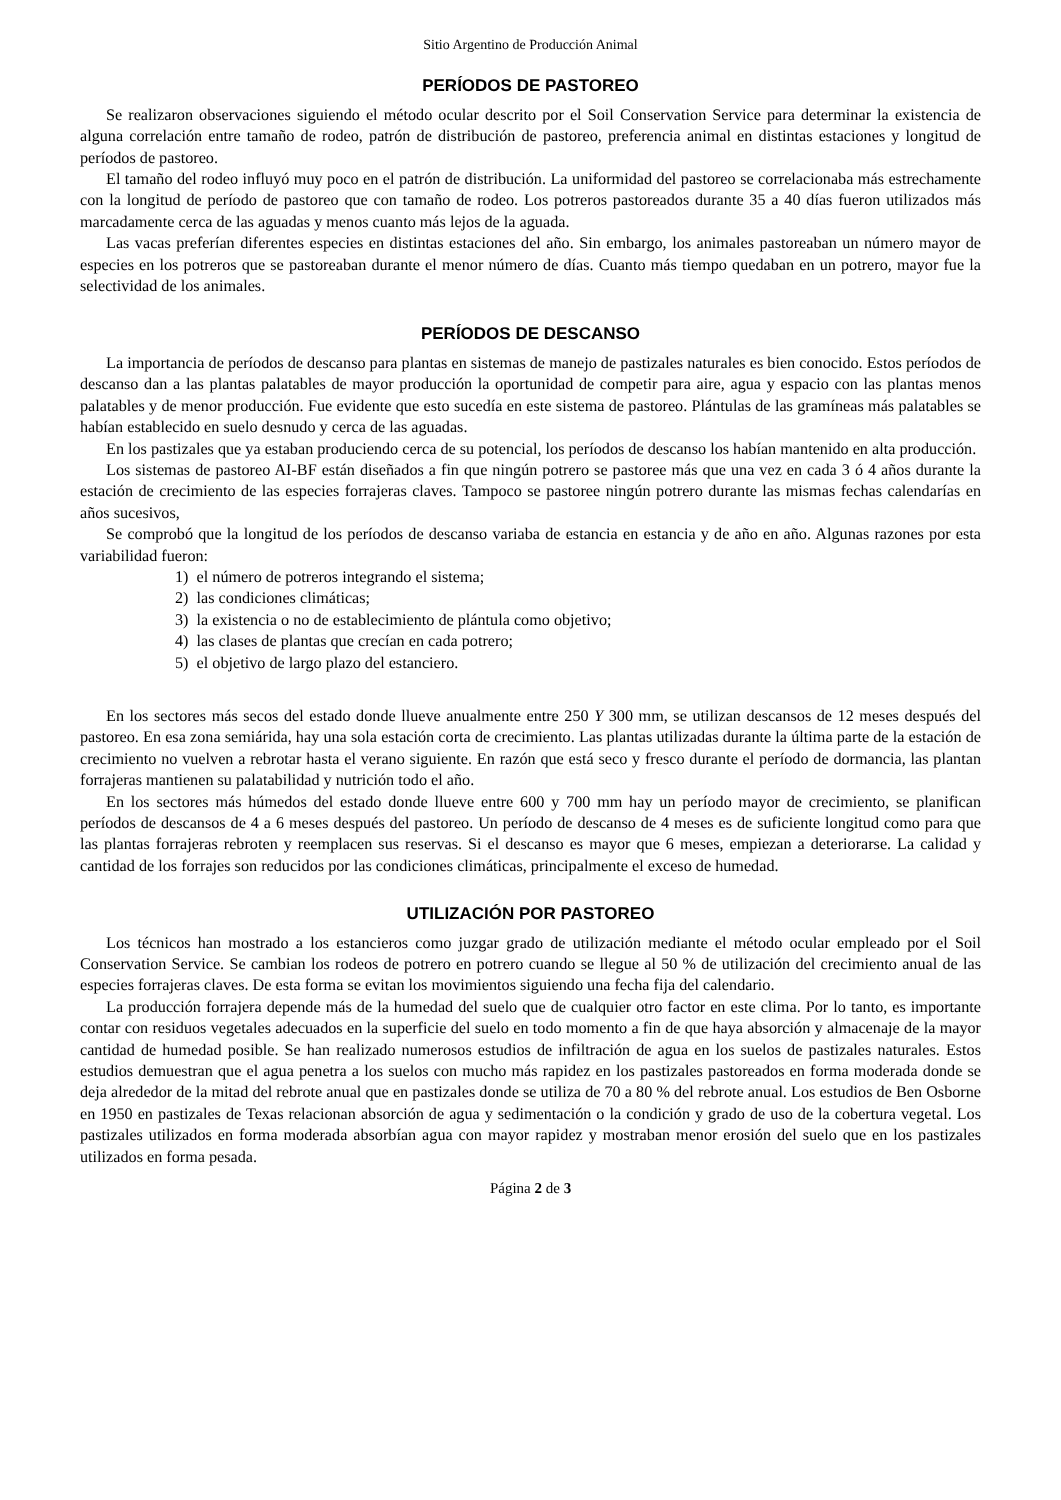Sitio Argentino de Producción Animal
PERÍODOS DE PASTOREO
Se realizaron observaciones siguiendo el método ocular descrito por el Soil Conservation Service para determinar la existencia de alguna correlación entre tamaño de rodeo, patrón de distribución de pastoreo, preferencia animal en distintas estaciones y longitud de períodos de pastoreo.
El tamaño del rodeo influyó muy poco en el patrón de distribución. La uniformidad del pastoreo se correlacionaba más estrechamente con la longitud de período de pastoreo que con tamaño de rodeo. Los potreros pastoreados durante 35 a 40 días fueron utilizados más marcadamente cerca de las aguadas y menos cuanto más lejos de la aguada.
Las vacas preferían diferentes especies en distintas estaciones del año. Sin embargo, los animales pastoreaban un número mayor de especies en los potreros que se pastoreaban durante el menor número de días. Cuanto más tiempo quedaban en un potrero, mayor fue la selectividad de los animales.
PERÍODOS DE DESCANSO
La importancia de períodos de descanso para plantas en sistemas de manejo de pastizales naturales es bien conocido. Estos períodos de descanso dan a las plantas palatables de mayor producción la oportunidad de competir para aire, agua y espacio con las plantas menos palatables y de menor producción. Fue evidente que esto sucedía en este sistema de pastoreo. Plántulas de las gramíneas más palatables se habían establecido en suelo desnudo y cerca de las aguadas.
En los pastizales que ya estaban produciendo cerca de su potencial, los períodos de descanso los habían mantenido en alta producción.
Los sistemas de pastoreo AI-BF están diseñados a fin que ningún potrero se pastoree más que una vez en cada 3 ó 4 años durante la estación de crecimiento de las especies forrajeras claves. Tampoco se pastoree ningún potrero durante las mismas fechas calendarías en años sucesivos,
Se comprobó que la longitud de los períodos de descanso variaba de estancia en estancia y de año en año. Algunas razones por esta variabilidad fueron:
1) el número de potreros integrando el sistema;
2) las condiciones climáticas;
3) la existencia o no de establecimiento de plántula como objetivo;
4) las clases de plantas que crecían en cada potrero;
5) el objetivo de largo plazo del estanciero.
En los sectores más secos del estado donde llueve anualmente entre 250 Y 300 mm, se utilizan descansos de 12 meses después del pastoreo. En esa zona semiárida, hay una sola estación corta de crecimiento. Las plantas utilizadas durante la última parte de la estación de crecimiento no vuelven a rebrotar hasta el verano siguiente. En razón que está seco y fresco durante el período de dormancia, las plantan forrajeras mantienen su palatabilidad y nutrición todo el año.
En los sectores más húmedos del estado donde llueve entre 600 y 700 mm hay un período mayor de crecimiento, se planifican períodos de descansos de 4 a 6 meses después del pastoreo. Un período de descanso de 4 meses es de suficiente longitud como para que las plantas forrajeras rebroten y reemplacen sus reservas. Si el descanso es mayor que 6 meses, empiezan a deteriorarse. La calidad y cantidad de los forrajes son reducidos por las condiciones climáticas, principalmente el exceso de humedad.
UTILIZACIÓN POR PASTOREO
Los técnicos han mostrado a los estancieros como juzgar grado de utilización mediante el método ocular empleado por el Soil Conservation Service. Se cambian los rodeos de potrero en potrero cuando se llegue al 50 % de utilización del crecimiento anual de las especies forrajeras claves. De esta forma se evitan los movimientos siguiendo una fecha fija del calendario.
La producción forrajera depende más de la humedad del suelo que de cualquier otro factor en este clima. Por lo tanto, es importante contar con residuos vegetales adecuados en la superficie del suelo en todo momento a fin de que haya absorción y almacenaje de la mayor cantidad de humedad posible. Se han realizado numerosos estudios de infiltración de agua en los suelos de pastizales naturales. Estos estudios demuestran que el agua penetra a los suelos con mucho más rapidez en los pastizales pastoreados en forma moderada donde se deja alrededor de la mitad del rebrote anual que en pastizales donde se utiliza de 70 a 80 % del rebrote anual. Los estudios de Ben Osborne en 1950 en pastizales de Texas relacionan absorción de agua y sedimentación o la condición y grado de uso de la cobertura vegetal. Los pastizales utilizados en forma moderada absorbían agua con mayor rapidez y mostraban menor erosión del suelo que en los pastizales utilizados en forma pesada.
Página 2 de 3